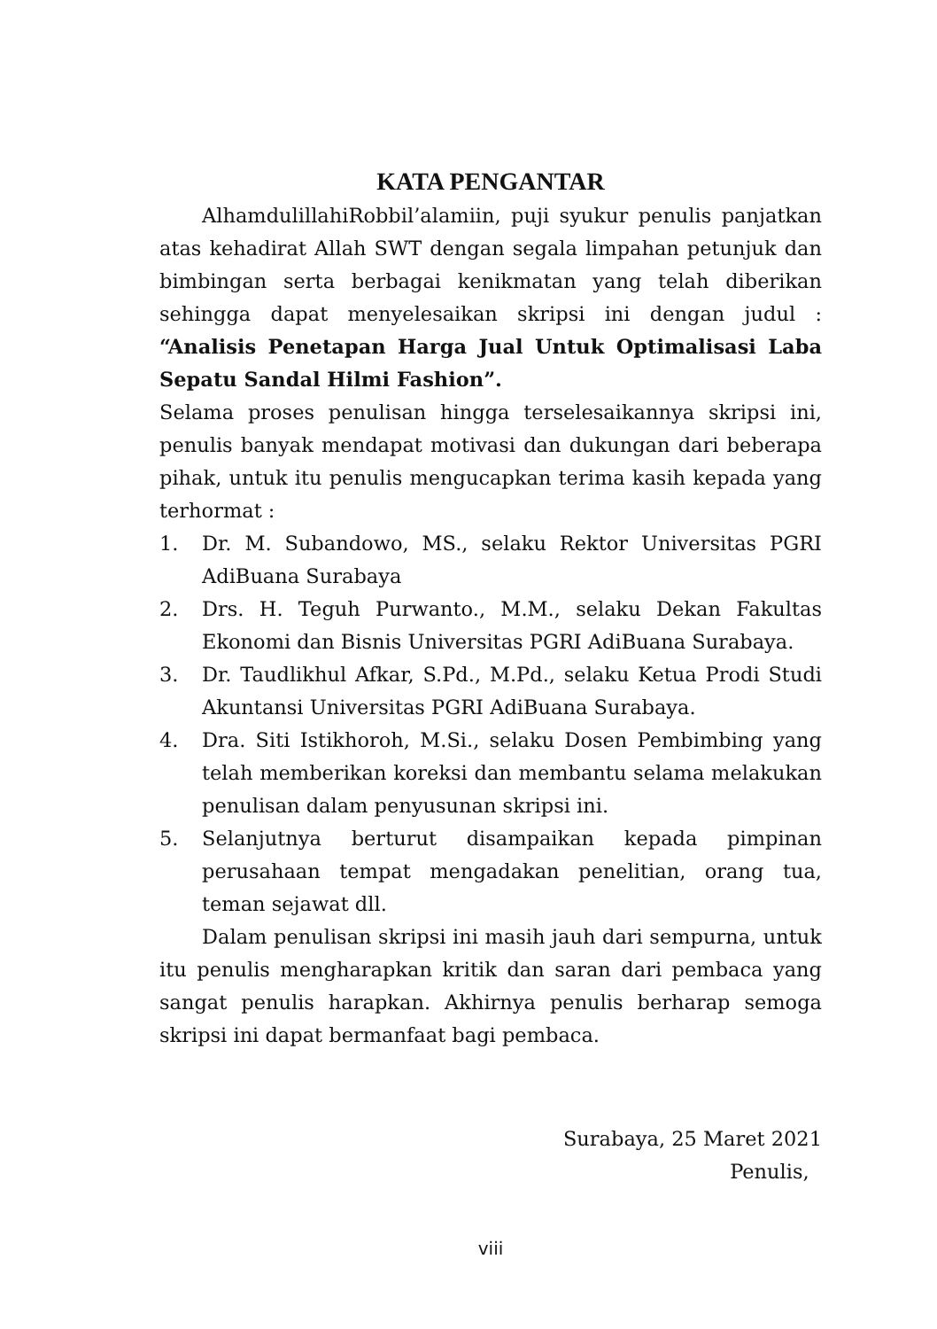KATA PENGANTAR
AlhamdulillahiRobbil’alamiin, puji syukur penulis panjatkan atas kehadirat Allah SWT dengan segala limpahan petunjuk dan bimbingan serta berbagai kenikmatan yang telah diberikan sehingga dapat menyelesaikan skripsi ini dengan judul : “Analisis Penetapan Harga Jual Untuk Optimalisasi Laba Sepatu Sandal Hilmi Fashion”.
Selama proses penulisan hingga terselesaikannya skripsi ini, penulis banyak mendapat motivasi dan dukungan dari beberapa pihak, untuk itu penulis mengucapkan terima kasih kepada yang terhormat :
1. Dr. M. Subandowo, MS., selaku Rektor Universitas PGRI AdiBuana Surabaya
2. Drs. H. Teguh Purwanto., M.M., selaku Dekan Fakultas Ekonomi dan Bisnis Universitas PGRI AdiBuana Surabaya.
3. Dr. Taudlikhul Afkar, S.Pd., M.Pd., selaku Ketua Prodi Studi Akuntansi Universitas PGRI AdiBuana Surabaya.
4. Dra. Siti Istikhoroh, M.Si., selaku Dosen Pembimbing yang telah memberikan koreksi dan membantu selama melakukan penulisan dalam penyusunan skripsi ini.
5. Selanjutnya berturut disampaikan kepada pimpinan perusahaan tempat mengadakan penelitian, orang tua, teman sejawat dll.
Dalam penulisan skripsi ini masih jauh dari sempurna, untuk itu penulis mengharapkan kritik dan saran dari pembaca yang sangat penulis harapkan. Akhirnya penulis berharap semoga skripsi ini dapat bermanfaat bagi pembaca.
Surabaya, 25 Maret 2021
Penulis,
viii